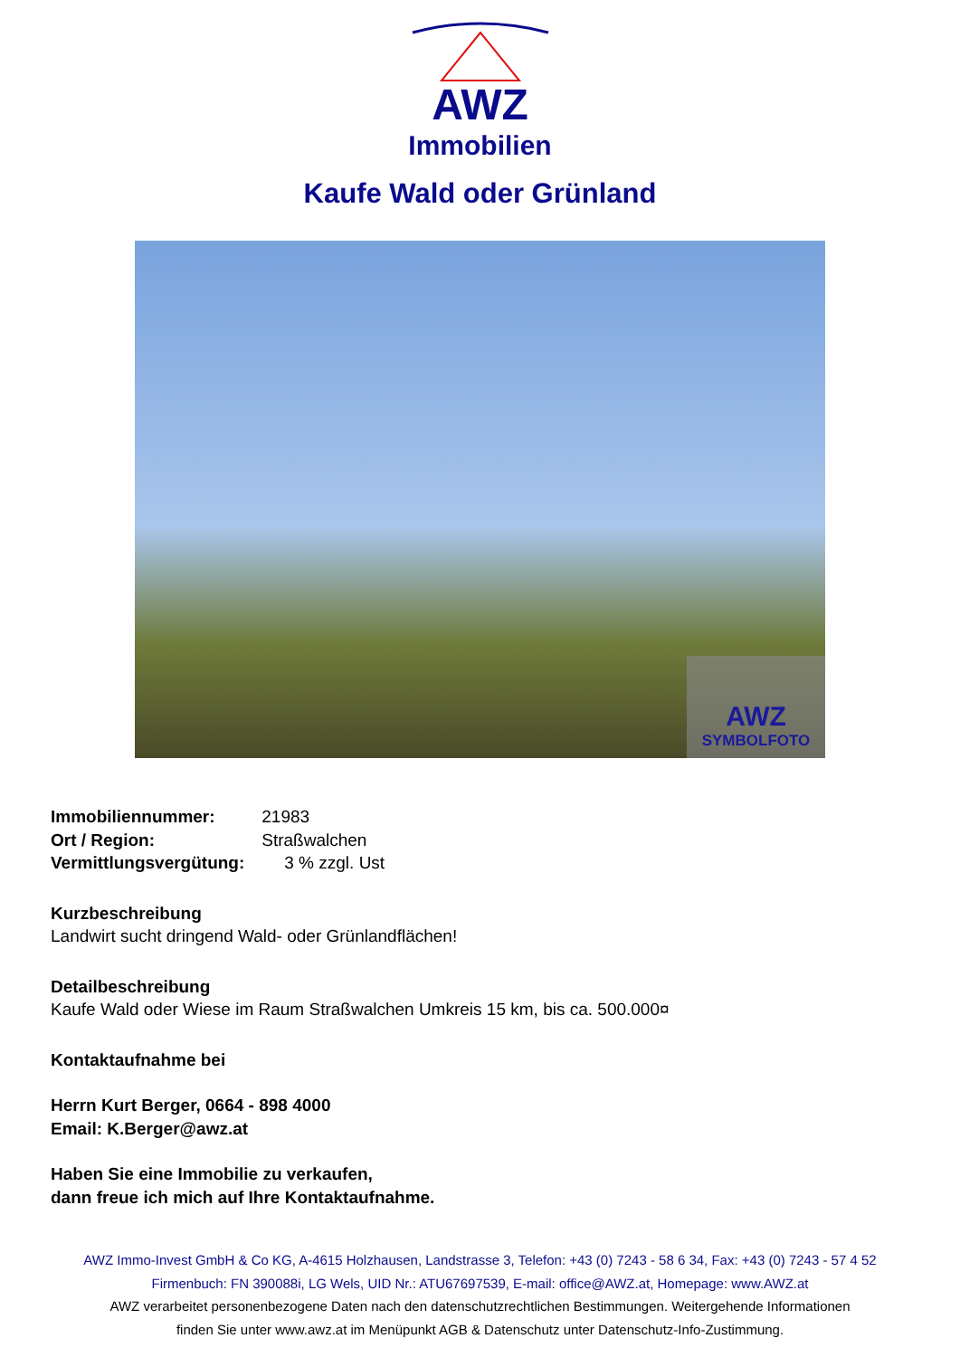AWZ
Immobilien
Kaufe Wald oder Grünland
AWZ
SYMBOLFOTO
Immobiliennummer: 21983
Ort / Region: Straßwalchen
Vermittlungsvergütung: 3 % zzgl. Ust
Kurzbeschreibung
Landwirt sucht dringend Wald- oder Grünlandflächen!
Detailbeschreibung
Kaufe Wald oder Wiese im Raum Straßwalchen Umkreis 15 km, bis ca. 500.000¤
Kontaktaufnahme bei
Herrn Kurt Berger, 0664 - 898 4000
Email: K.Berger@awz.at
Haben Sie eine Immobilie zu verkaufen,
dann freue ich mich auf Ihre Kontaktaufnahme.
AWZ Immo-Invest GmbH & Co KG, A-4615 Holzhausen, Landstrasse 3, Telefon: +43 (0) 7243 - 58 6 34, Fax: +43 (0) 7243 - 57 4 52
Firmenbuch: FN 390088i, LG Wels, UID Nr.: ATU67697539, E-mail: office@AWZ.at, Homepage: www.AWZ.at
AWZ verarbeitet personenbezogene Daten nach den datenschutzrechtlichen Bestimmungen. Weitergehende Informationen
finden Sie unter www.awz.at im Menüpunkt AGB & Datenschutz unter Datenschutz-Info-Zustimmung.